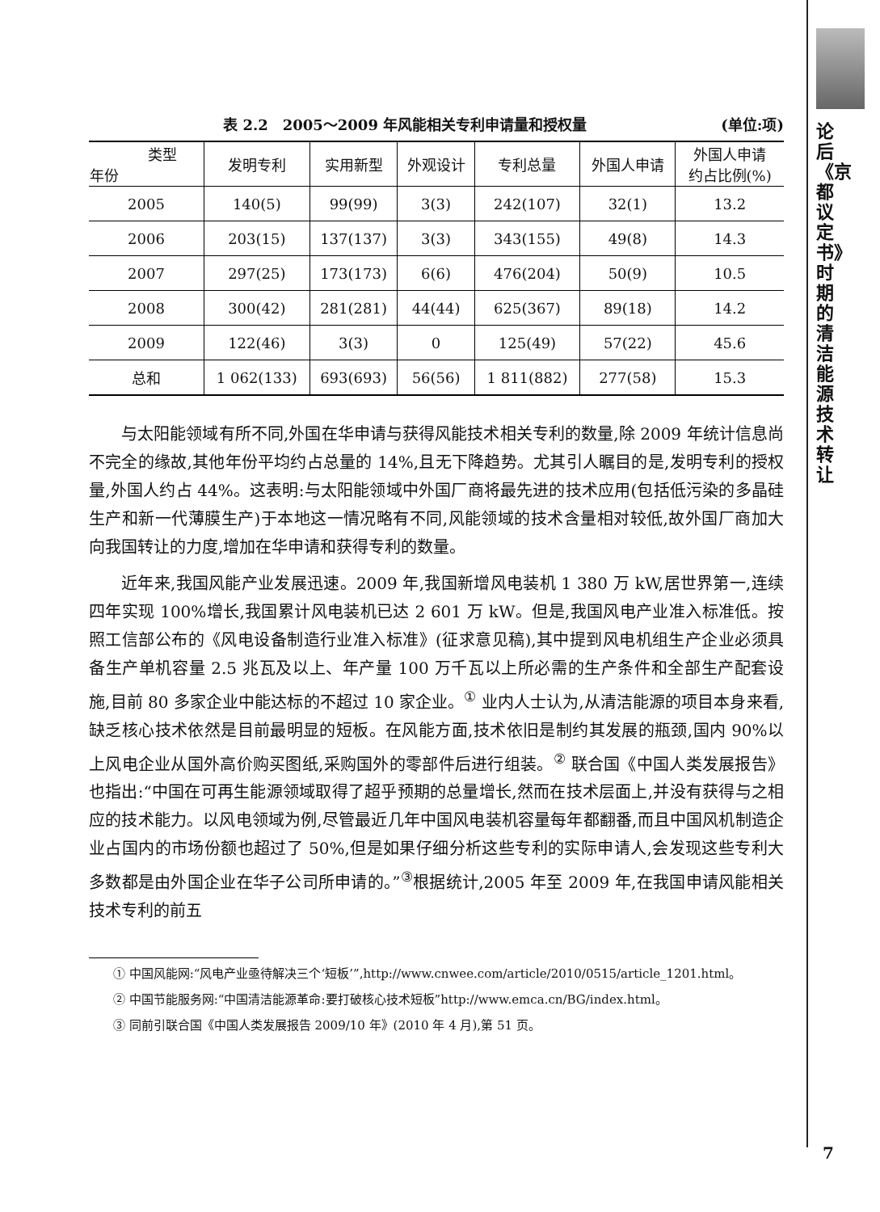表 2.2　2005～2009 年风能相关专利申请量和授权量 (单位:项)
| 类型 年份 | 发明专利 | 实用新型 | 外观设计 | 专利总量 | 外国人申请 | 外国人申请 约占比例(%) |
| --- | --- | --- | --- | --- | --- | --- |
| 2005 | 140(5) | 99(99) | 3(3) | 242(107) | 32(1) | 13.2 |
| 2006 | 203(15) | 137(137) | 3(3) | 343(155) | 49(8) | 14.3 |
| 2007 | 297(25) | 173(173) | 6(6) | 476(204) | 50(9) | 10.5 |
| 2008 | 300(42) | 281(281) | 44(44) | 625(367) | 89(18) | 14.2 |
| 2009 | 122(46) | 3(3) | 0 | 125(49) | 57(22) | 45.6 |
| 总和 | 1 062(133) | 693(693) | 56(56) | 1 811(882) | 277(58) | 15.3 |
与太阳能领域有所不同,外国在华申请与获得风能技术相关专利的数量,除 2009 年统计信息尚不完全的缘故,其他年份平均约占总量的 14%,且无下降趋势。尤其引人瞩目的是,发明专利的授权量,外国人约占 44%。这表明:与太阳能领域中外国厂商将最先进的技术应用(包括低污染的多晶硅生产和新一代薄膜生产)于本地这一情况略有不同,风能领域的技术含量相对较低,故外国厂商加大向我国转让的力度,增加在华申请和获得专利的数量。
近年来,我国风能产业发展迅速。2009 年,我国新增风电装机 1 380 万 kW,居世界第一,连续四年实现 100%增长,我国累计风电装机已达 2 601 万 kW。但是,我国风电产业准入标准低。按照工信部公布的《风电设备制造行业准入标准》(征求意见稿),其中提到风电机组生产企业必须具备生产单机容量 2.5 兆瓦及以上、年产量 100 万千瓦以上所必需的生产条件和全部生产配套设施,目前 80 多家企业中能达标的不超过 10 家企业。<sup>①</sup> 业内人士认为,从清洁能源的项目本身来看,缺乏核心技术依然是目前最明显的短板。在风能方面,技术依旧是制约其发展的瓶颈,国内 90%以上风电企业从国外高价购买图纸,采购国外的零部件后进行组装。<sup>②</sup> 联合国《中国人类发展报告》也指出:“中国在可再生能源领域取得了超乎预期的总量增长,然而在技术层面上,并没有获得与之相应的技术能力。以风电领域为例,尽管最近几年中国风电装机容量每年都翻番,而且中国风机制造企业占国内的市场份额也超过了 50%,但是如果仔细分析这些专利的实际申请人,会发现这些专利大多数都是由外国企业在华子公司所申请的。”<sup>③</sup>根据统计,2005 年至 2009 年,在我国申请风能相关技术专利的前五
① 中国风能网:“风电产业亟待解决三个‘短板’”,http://www.cnwee.com/article/2010/0515/article_1201.html。
② 中国节能服务网:“中国清洁能源革命:要打破核心技术短板”http://www.emca.cn/BG/index.html。
③ 同前引联合国《中国人类发展报告 2009/10 年》(2010 年 4 月),第 51 页。
论后《京都议定书》时期的清洁能源技术转让
7